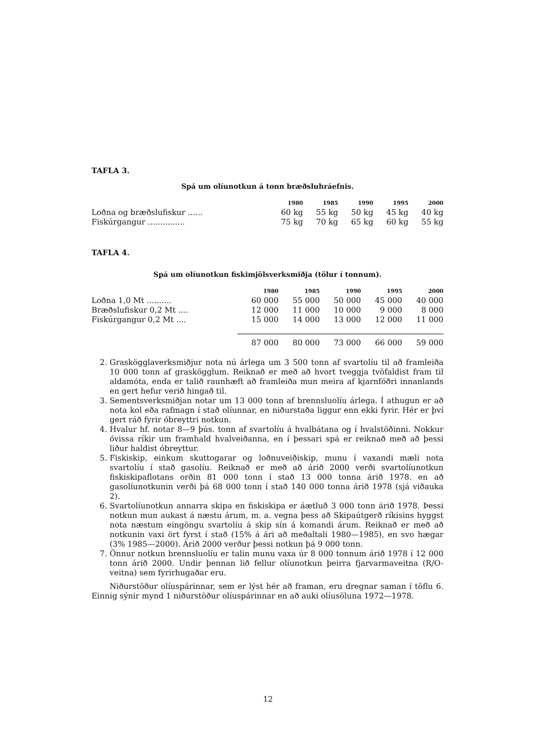TAFLA 3.
Spá um olíunotkun á tonn bræðsluhráefnis.
| | 1980 | 1985 | 1990 | 1995 | 2000 |
| --- | --- | --- | --- | --- | --- |
| Loðna og bræðslufiskur ...... | 60 kg | 55 kg | 50 kg | 45 kg | 40 kg |
| Fiskúrgangur ............... | 75 kg | 70 kg | 65 kg | 60 kg | 55 kg |
TAFLA 4.
Spá um olíunotkun fiskimjölsverksmiðja (tölur í tonnum).
| | 1980 | 1985 | 1990 | 1995 | 2000 |
| --- | --- | --- | --- | --- | --- |
| Loðna 1,0 Mt .......... | 60 000 | 55 000 | 50 000 | 45 000 | 40 000 |
| Bræðslufiskur 0,2 Mt .... | 12 000 | 11 000 | 10 000 | 9 000 | 8 000 |
| Fiskúrgangur 0,2 Mt .... | 15 000 | 14 000 | 13 000 | 12 000 | 11 000 |
| | 87 000 | 80 000 | 73 000 | 66 000 | 59 000 |
2. Graskögglaverksmiðjur nota nú árlega um 3 500 tonn af svartolíu til að framleiða 10 000 tonn af graskögglum. Reiknað er með að hvort tveggja tvöfaldist fram til aldamóta, enda er talið raunhæft að framleiða mun meira af kjarnfóðri innanlands en gert hefur verið hingað til.
3. Sementsverksmiðjan notar um 13 000 tonn af brennsluolíu árlega. Í athugun er að nota kol eða rafmagn í stað olíunnar, en niðurstaða liggur enn ekki fyrir. Hér er því gert ráð fyrir óbreyttri notkun.
4. Hvalur hf. notar 8—9 þús. tonn af svartolíu á hvalbátana og í hvalstöðinni. Nokkur óvissa ríkir um framhald hvalveiðanna, en í þessari spá er reiknað með að þessi liður haldist óbreyttur.
5. Fiskiskip, einkum skuttogarar og loðnuveiðiskip, munu í vaxandi mæli nota svartolíu í stað gasolíu. Reiknað er með að árið 2000 verði svartolíunotkun fiskiskipaflotans orðin 81 000 tonn í stað 13 000 tonna árið 1978. en að gasolíunotkunin verði þá 68 000 tonn í stað 140 000 tonna árið 1978 (sjá viðauka 2).
6. Svartolíunotkun annarra skipa en fiskiskipa er áætluð 3 000 tonn árið 1978. Þessi notkun mun aukast á næstu árum, m. a. vegna þess að Skipaútgerð ríkisins hyggst nota næstum eingöngu svartolíu á skip sín á komandi árum. Reiknað er með að notkunin vaxi ört fyrst í stað (15% á ári að meðaltali 1980—1985), en svo hægar (3% 1985—2000). Árið 2000 verður þessi notkun þá 9 000 tonn.
7. Önnur notkun brennsluolíu er talin munu vaxa úr 8 000 tonnum árið 1978 í 12 000 tonn árið 2000. Undir þennan lið fellur olíunotkun þeirra fjarvarmaveitna (R/O-veitna) sem fyrirhugaðar eru.
Niðurstöður olíuspárinnar, sem er lýst hér að framan, eru dregnar saman í töflu 6. Einnig sýnir mynd 1 niðurstöður olíuspárinnar en að auki olíusöluna 1972—1978.
12